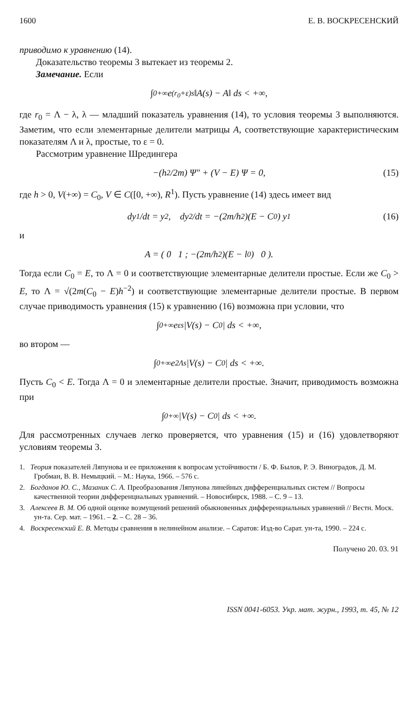1600 Е. В. ВОСКРЕСЕНСКИЙ
приводимо к уравнению (14).
Доказательство теоремы 3 вытекает из теоремы 2.
Замечание. Если
∫<sub>0</sub><sup>+∞</sup> e<sup>(r<sub>0</sub>+ε)s</sup> ‖A(s) − A‖ ds < +∞,
где r<sub>0</sub> = Λ − λ, λ — младший показатель уравнения (14), то условия теоремы 3 выполняются. Заметим, что если элементарные делители матрицы A, соответствующие характеристическим показателям Λ и λ, простые, то ε = 0.
Рассмотрим уравнение Шредингера
−(h<sup>2</sup>/2m) Ψ″ + (V − E) Ψ = 0, (15)
где h > 0, V(+∞) = C<sub>0</sub>, V ∈ C([0, +∞), R<sup>1</sup>). Пусть уравнение (14) здесь имеет вид
dy<sub>1</sub>/dt = y<sub>2</sub>, dy<sub>2</sub>/dt = −(2m/h<sup>2</sup>)(E − C<sub>0</sub>) y<sub>1</sub> (16)
и
A = ( 0 1 ; −(2m/h<sup>2</sup>)(E − l<sub>0</sub>) 0 ).
Тогда если C<sub>0</sub> = E, то Λ = 0 и соответствующие элементарные делители простые. Если же C<sub>0</sub> > E, то Λ = √(2m(C<sub>0</sub> − E)h<sup>−2</sup>) и соответствующие элементарные делители простые. В первом случае приводимость уравнения (15) к уравнению (16) возможна при условии, что
∫<sub>0</sub><sup>+∞</sup> e<sup>εs</sup> |V(s) − C<sub>0</sub>| ds < +∞,
во втором —
∫<sub>0</sub><sup>+∞</sup> e<sup>2Λs</sup> |V(s) − C<sub>0</sub>| ds < +∞.
Пусть C<sub>0</sub> < E. Тогда Λ = 0 и элементарные делители простые. Значит, приводимость возможна при
∫<sub>0</sub><sup>+∞</sup> |V(s) − C<sub>0</sub>| ds < +∞.
Для рассмотренных случаев легко проверяется, что уравнения (15) и (16) удовлетворяют условиям теоремы 3.
1. Теория показателей Ляпунова и ее приложения к вопросам устойчивости / Б. Ф. Былов, Р. Э. Виноградов, Д. М. Гробман, В. В. Немыцкий. – М.: Наука, 1966. – 576 с.
2. Богданов Ю. С., Мазаник С. А. Преобразования Ляпунова линейных дифференциальных систем // Вопросы качественной теории дифференциальных уравнений. – Новосибирск, 1988. – С. 9 – 13.
3. Алексеев В. М. Об одной оценке возмущений решений обыкновенных дифференциальных уравнений // Вестн. Моск. ун-та. Сер. мат. – 1961. – 2. – С. 28 – 36.
4. Воскресенский Е. В. Методы сравнения в нелинейном анализе. – Саратов: Изд-во Сарат. ун-та, 1990. – 224 с.
Получено 20. 03. 91
ISSN 0041-6053. Укр. мат. журн., 1993, т. 45, № 12